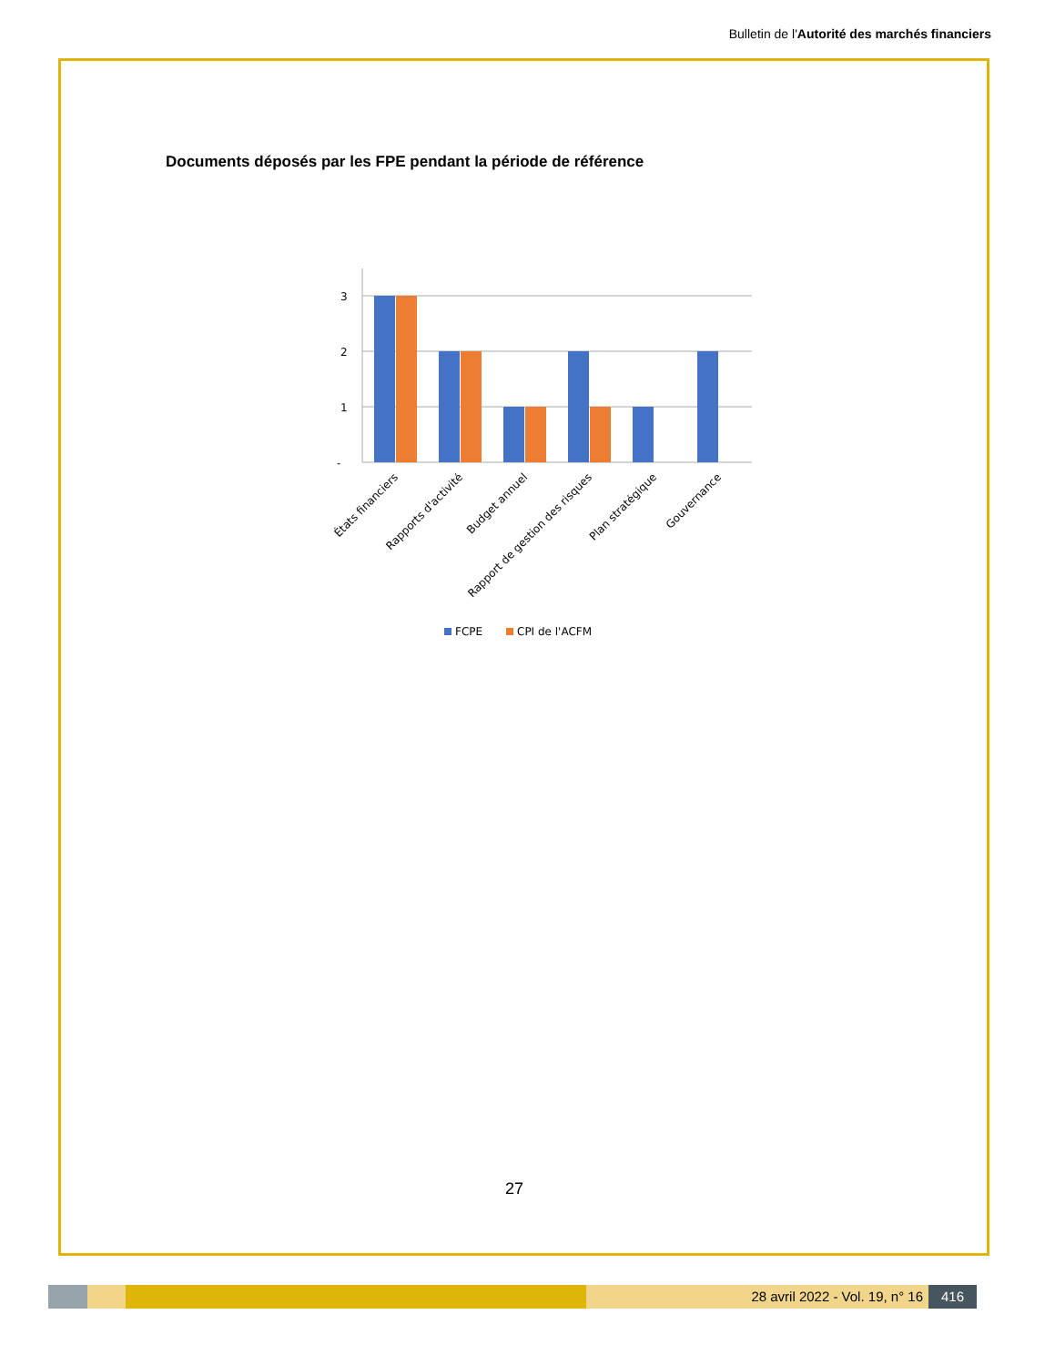Bulletin de l'Autorité des marchés financiers
Documents déposés par les FPE pendant la période de référence
3
2
1
-
États financiers
Rapports d'activité
Budget annuel
Rapport de gestion des risques
Plan stratégique
Gouvernance
FCPE
CPI de l'ACFM
27
28 avril 2022 - Vol. 19, n° 16 416